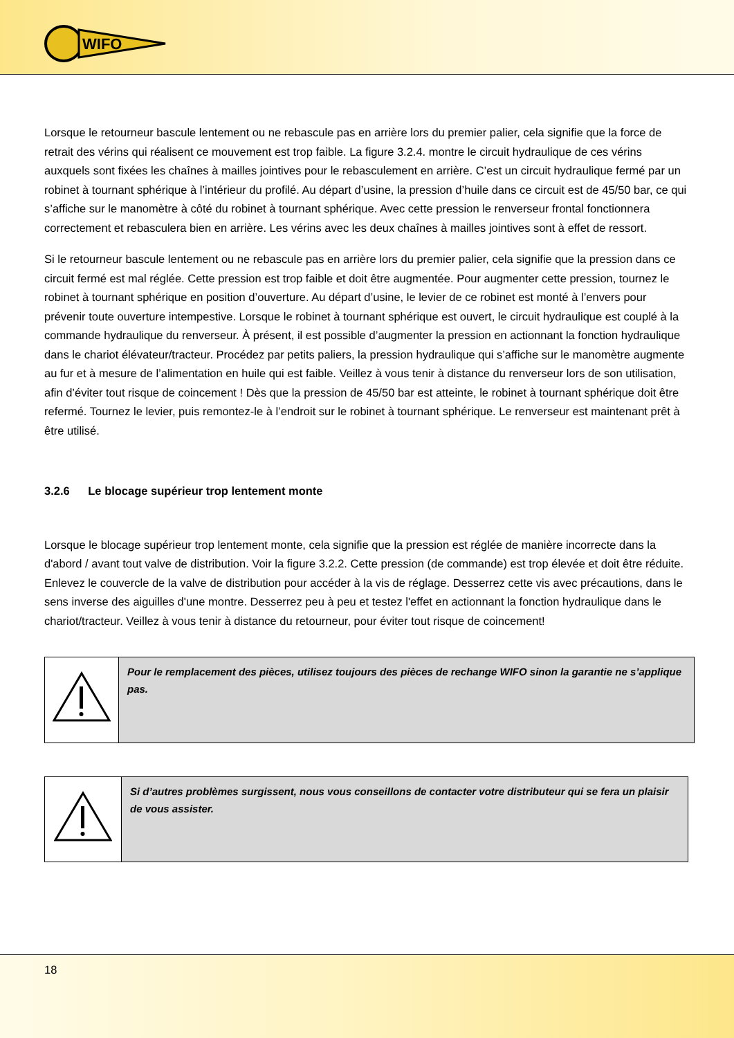WIFO
Lorsque le retourneur bascule lentement ou ne rebascule pas en arrière lors du premier palier, cela signifie que la force de retrait des vérins qui réalisent ce mouvement est trop faible. La figure 3.2.4. montre le circuit hydraulique de ces vérins auxquels sont fixées les chaînes à mailles jointives pour le rebasculement en arrière. C’est un circuit hydraulique fermé par un robinet à tournant sphérique à l’intérieur du profilé. Au départ d’usine, la pression d’huile dans ce circuit est de 45/50 bar, ce qui s’affiche sur le manomètre à côté du robinet à tournant sphérique. Avec cette pression le renverseur frontal fonctionnera correctement et rebasculera bien en arrière. Les vérins avec les deux chaînes à mailles jointives sont à effet de ressort.
Si le retourneur bascule lentement ou ne rebascule pas en arrière lors du premier palier, cela signifie que la pression dans ce circuit fermé est mal réglée. Cette pression est trop faible et doit être augmentée. Pour augmenter cette pression, tournez le robinet à tournant sphérique en position d’ouverture. Au départ d’usine, le levier de ce robinet est monté à l’envers pour prévenir toute ouverture intempestive. Lorsque le robinet à tournant sphérique est ouvert, le circuit hydraulique est couplé à la commande hydraulique du renverseur. À présent, il est possible d’augmenter la pression en actionnant la fonction hydraulique dans le chariot élévateur/tracteur. Procédez par petits paliers, la pression hydraulique qui s’affiche sur le manomètre augmente au fur et à mesure de l’alimentation en huile qui est faible. Veillez à vous tenir à distance du renverseur lors de son utilisation, afin d’éviter tout risque de coincement ! Dès que la pression de 45/50 bar est atteinte, le robinet à tournant sphérique doit être refermé. Tournez le levier, puis remontez-le à l’endroit sur le robinet à tournant sphérique. Le renverseur est maintenant prêt à être utilisé.
3.2.6 Le blocage supérieur trop lentement monte
Lorsque le blocage supérieur trop lentement monte, cela signifie que la pression est réglée de manière incorrecte dans la d'abord / avant tout valve de distribution. Voir la figure 3.2.2. Cette pression (de commande) est trop élevée et doit être réduite. Enlevez le couvercle de la valve de distribution pour accéder à la vis de réglage. Desserrez cette vis avec précautions, dans le sens inverse des aiguilles d'une montre. Desserrez peu à peu et testez l'effet en actionnant la fonction hydraulique dans le chariot/tracteur. Veillez à vous tenir à distance du retourneur, pour éviter tout risque de coincement!
| | Pour le remplacement des pièces, utilisez toujours des pièces de rechange WIFO sinon la garantie ne s’applique pas. |
| | Si d’autres problèmes surgissent, nous vous conseillons de contacter votre distributeur qui se fera un plaisir de vous assister. |
18